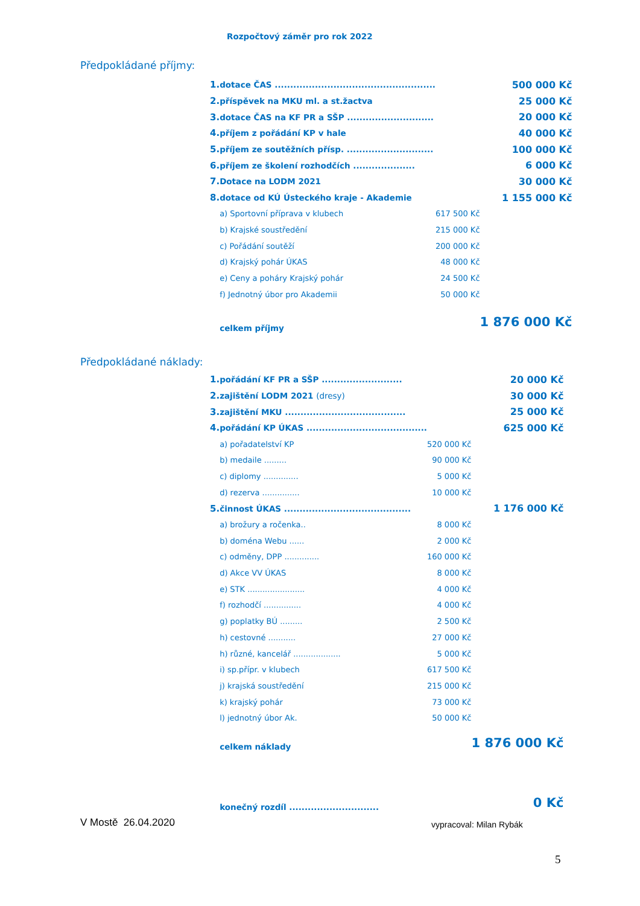Rozpočtový záměr pro rok 2022
Předpokládané příjmy:
| 1. | dotace ČAS .................................................... | | 500 000 Kč |
| 2. | příspěvek na MKU ml. a st.žactva | | 25 000 Kč |
| 3. | dotace ČAS na KF PR a SŠP ............................ | | 20 000 Kč |
| 4. | příjem z pořádání KP v hale | | 40 000 Kč |
| 5. | příjem ze soutěžních přísp. ............................ | | 100 000 Kč |
| 6. | příjem ze školení rozhodčích .................... | | 6 000 Kč |
| 7. | Dotace na LODM 2021 | | 30 000 Kč |
| 8. | dotace od KÚ Ústeckého kraje - Akademie | | 1 155 000 Kč |
| | a) Sportovní příprava v klubech | 617 500 Kč | |
| | b) Krajské soustředění | 215 000 Kč | |
| | c) Pořádání soutěží | 200 000 Kč | |
| | d) Krajský pohár ÚKAS | 48 000 Kč | |
| | e) Ceny a poháry Krajský pohár | 24 500 Kč | |
| | f) Jednotný úbor pro Akademii | 50 000 Kč | |
| | celkem příjmy | | 1 876 000 Kč |
Předpokládané náklady:
| 1. | pořádání KF PR a SŠP .......................... | | 20 000 Kč |
| 2. | zajištění LODM 2021 (dresy) | | 30 000 Kč |
| 3. | zajištění MKU ....................................... | | 25 000 Kč |
| 4. | pořádání KP ÚKAS ....................................... | | 625 000 Kč |
| | a) pořadatelství KP | 520 000 Kč | |
| | b) medaile ......... | 90 000 Kč | |
| | c) diplomy .............. | 5 000 Kč | |
| | d) rezerva ............... | 10 000 Kč | |
| 5. | činnost ÚKAS ......................................... | | 1 176 000 Kč |
| | a) brožury a ročenka.. | 8 000 Kč | |
| | b) doména Webu ...... | 2 000 Kč | |
| | c) odměny, DPP .............. | 160 000 Kč | |
| | d) Akce VV ÚKAS | 8 000 Kč | |
| | e) STK ....................... | 4 000 Kč | |
| | f) rozhodčí ............... | 4 000 Kč | |
| | g) poplatky BÚ ......... | 2 500 Kč | |
| | h) cestovné ........... | 27 000 Kč | |
| | h) různé, kancelář ................... | 5 000 Kč | |
| | i) sp.přípr. v klubech | 617 500 Kč | |
| | j) krajská soustředění | 215 000 Kč | |
| | k) krajský pohár | 73 000 Kč | |
| | l) jednotný úbor Ak. | 50 000 Kč | |
| | celkem náklady | | 1 876 000 Kč |
| | konečný rozdíl ............................. | | 0 Kč |
V Mostě 26.04.2020 vypracoval: Milan Rybák
5